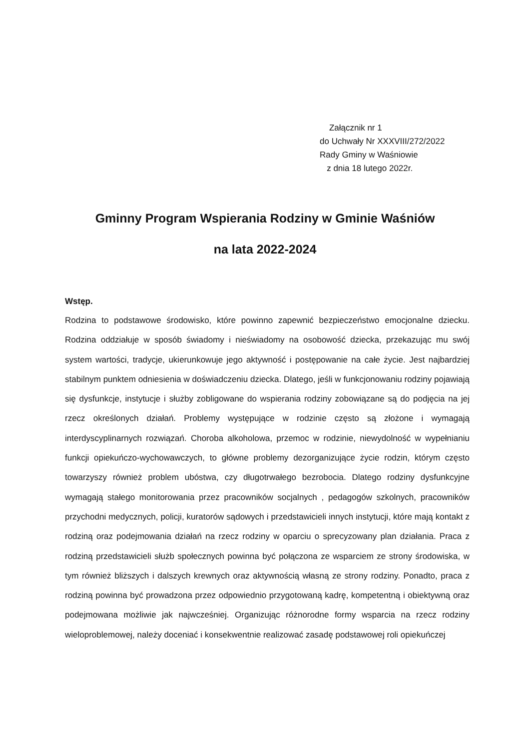Załącznik nr 1
do Uchwały Nr XXXVIII/272/2022
Rady Gminy w Waśniowie
z dnia 18 lutego 2022r.
Gminny Program Wspierania Rodziny w Gminie Waśniów
na lata 2022-2024
Wstęp.
Rodzina to podstawowe środowisko, które powinno zapewnić bezpieczeństwo emocjonalne dziecku. Rodzina oddziałuje w sposób świadomy i nieświadomy na osobowość dziecka, przekazując mu swój system wartości, tradycje, ukierunkowuje jego aktywność i postępowanie na całe życie. Jest najbardziej stabilnym punktem odniesienia w doświadczeniu dziecka. Dlatego, jeśli w funkcjonowaniu rodziny pojawiają się dysfunkcje, instytucje i służby zobligowane do wspierania rodziny zobowiązane są do podjęcia na jej rzecz określonych działań. Problemy występujące w rodzinie często są złożone i wymagają interdyscyplinarnych rozwiązań. Choroba alkoholowa, przemoc w rodzinie, niewydolność w wypełnianiu funkcji opiekuńczo-wychowawczych, to główne problemy dezorganizujące życie rodzin, którym często towarzyszy również problem ubóstwa, czy długotrwałego bezrobocia. Dlatego rodziny dysfunkcyjne wymagają stałego monitorowania przez pracowników socjalnych , pedagogów szkolnych, pracowników przychodni medycznych, policji, kuratorów sądowych i przedstawicieli innych instytucji, które mają kontakt z rodziną oraz podejmowania działań na rzecz rodziny w oparciu o sprecyzowany plan działania. Praca z rodziną przedstawicieli służb społecznych powinna być połączona ze wsparciem ze strony środowiska, w tym również bliższych i dalszych krewnych oraz aktywnością własną ze strony rodziny. Ponadto, praca z rodziną powinna być prowadzona przez odpowiednio przygotowaną kadrę, kompetentną i obiektywną oraz podejmowana możliwie jak najwcześniej. Organizując różnorodne formy wsparcia na rzecz rodziny wieloproblemowej, należy doceniać i konsekwentnie realizować zasadę podstawowej roli opiekuńczej